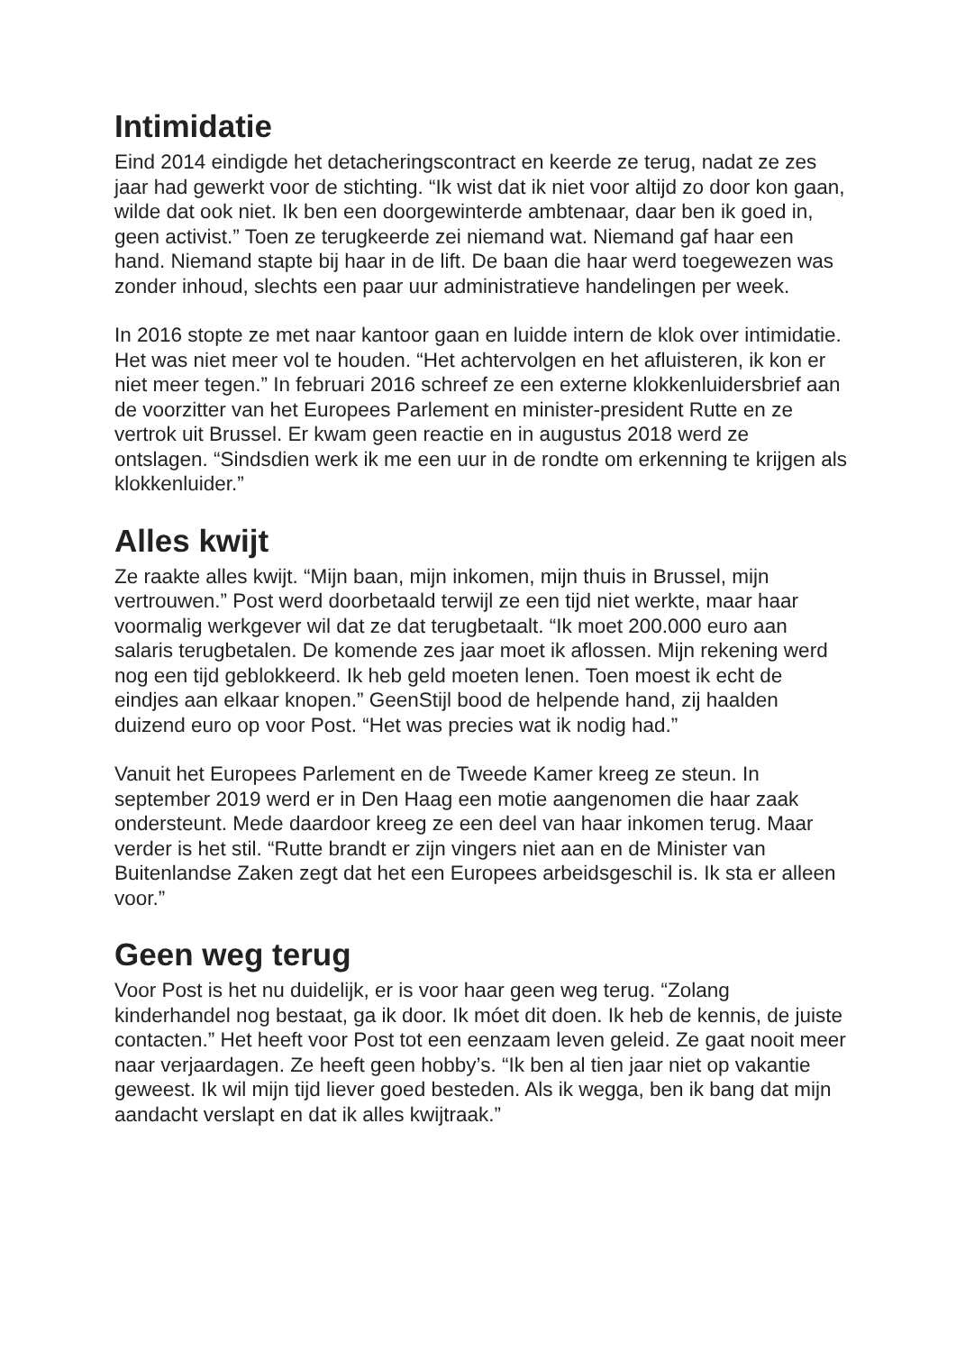Intimidatie
Eind 2014 eindigde het detacheringscontract en keerde ze terug, nadat ze zes jaar had gewerkt voor de stichting. “Ik wist dat ik niet voor altijd zo door kon gaan, wilde dat ook niet. Ik ben een doorgewinterde ambtenaar, daar ben ik goed in, geen activist.” Toen ze terugkeerde zei niemand wat. Niemand gaf haar een hand. Niemand stapte bij haar in de lift. De baan die haar werd toegewezen was zonder inhoud, slechts een paar uur administratieve handelingen per week.
In 2016 stopte ze met naar kantoor gaan en luidde intern de klok over intimidatie. Het was niet meer vol te houden. “Het achtervolgen en het afluisteren, ik kon er niet meer tegen.” In februari 2016 schreef ze een externe klokkenluidersbrief aan de voorzitter van het Europees Parlement en minister-president Rutte en ze vertrok uit Brussel. Er kwam geen reactie en in augustus 2018 werd ze ontslagen. “Sindsdien werk ik me een uur in de rondte om erkenning te krijgen als klokkenluider.”
Alles kwijt
Ze raakte alles kwijt. “Mijn baan, mijn inkomen, mijn thuis in Brussel, mijn vertrouwen.” Post werd doorbetaald terwijl ze een tijd niet werkte, maar haar voormalig werkgever wil dat ze dat terugbetaalt. “Ik moet 200.000 euro aan salaris terugbetalen. De komende zes jaar moet ik aflossen. Mijn rekening werd nog een tijd geblokkeerd. Ik heb geld moeten lenen. Toen moest ik echt de eindjes aan elkaar knopen.” GeenStijl bood de helpende hand, zij haalden duizend euro op voor Post. “Het was precies wat ik nodig had.”
Vanuit het Europees Parlement en de Tweede Kamer kreeg ze steun. In september 2019 werd er in Den Haag een motie aangenomen die haar zaak ondersteunt. Mede daardoor kreeg ze een deel van haar inkomen terug. Maar verder is het stil. “Rutte brandt er zijn vingers niet aan en de Minister van Buitenlandse Zaken zegt dat het een Europees arbeidsgeschil is. Ik sta er alleen voor.”
Geen weg terug
Voor Post is het nu duidelijk, er is voor haar geen weg terug. “Zolang kinderhandel nog bestaat, ga ik door. Ik móet dit doen. Ik heb de kennis, de juiste contacten.” Het heeft voor Post tot een eenzaam leven geleid. Ze gaat nooit meer naar verjaardagen. Ze heeft geen hobby’s. “Ik ben al tien jaar niet op vakantie geweest. Ik wil mijn tijd liever goed besteden. Als ik wegga, ben ik bang dat mijn aandacht verslapt en dat ik alles kwijtraak.”